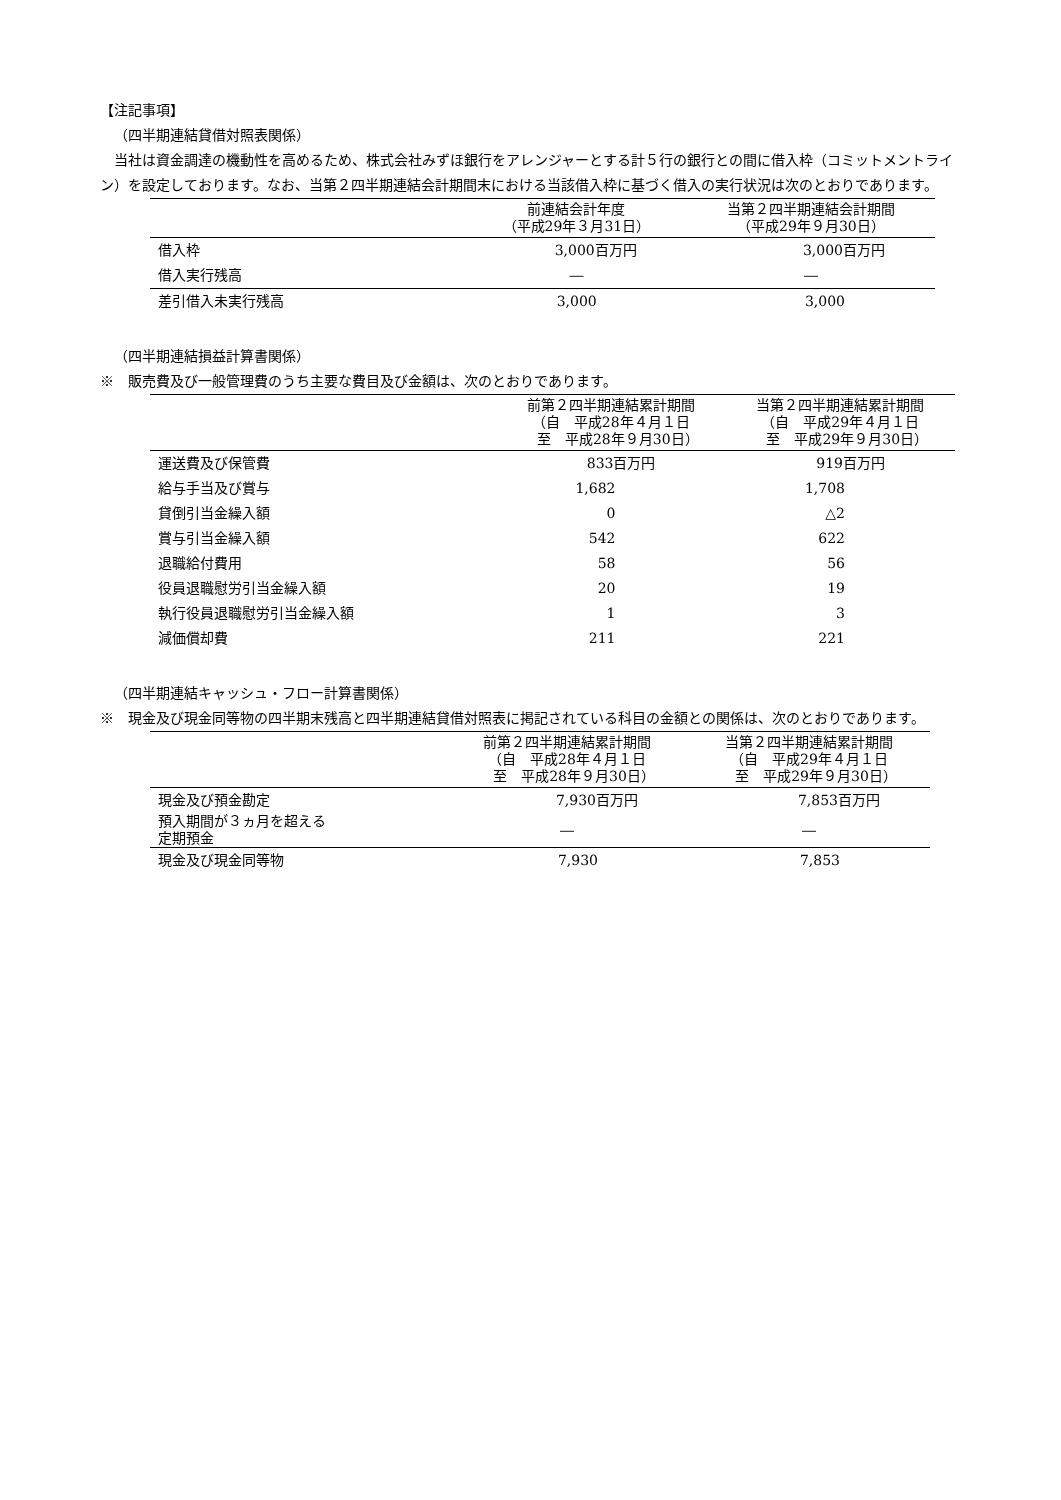【注記事項】
（四半期連結貸借対照表関係）
　当社は資金調達の機動性を高めるため、株式会社みずほ銀行をアレンジャーとする計５行の銀行との間に借入枠（コミットメントライン）を設定しております。なお、当第２四半期連結会計期間末における当該借入枠に基づく借入の実行状況は次のとおりであります。
| | 前連結会計年度 （平成29年３月31日） | 当第２四半期連結会計期間 （平成29年９月30日） |
| --- | --- | --- |
| 借入枠 | 3,000百万円 | 3,000百万円 |
| 借入実行残高 | ― | ― |
| 差引借入未実行残高 | 3,000 | 3,000 |
（四半期連結損益計算書関係）
※　販売費及び一般管理費のうち主要な費目及び金額は、次のとおりであります。
| | 前第２四半期連結累計期間 （自 平成28年４月１日 至 平成28年９月30日） | 当第２四半期連結累計期間 （自 平成29年４月１日 至 平成29年９月30日） |
| --- | --- | --- |
| 運送費及び保管費 | 833百万円 | 919百万円 |
| 給与手当及び賞与 | 1,682 | 1,708 |
| 貸倒引当金繰入額 | 0 | △2 |
| 賞与引当金繰入額 | 542 | 622 |
| 退職給付費用 | 58 | 56 |
| 役員退職慰労引当金繰入額 | 20 | 19 |
| 執行役員退職慰労引当金繰入額 | 1 | 3 |
| 減価償却費 | 211 | 221 |
（四半期連結キャッシュ・フロー計算書関係）
※　現金及び現金同等物の四半期末残高と四半期連結貸借対照表に掲記されている科目の金額との関係は、次のとおりであります。
| | 前第２四半期連結累計期間 （自 平成28年４月１日 至 平成28年９月30日） | 当第２四半期連結累計期間 （自 平成29年４月１日 至 平成29年９月30日） |
| --- | --- | --- |
| 現金及び預金勘定 | 7,930百万円 | 7,853百万円 |
| 預入期間が３ヵ月を超える 定期預金 | ― | ― |
| 現金及び現金同等物 | 7,930 | 7,853 |